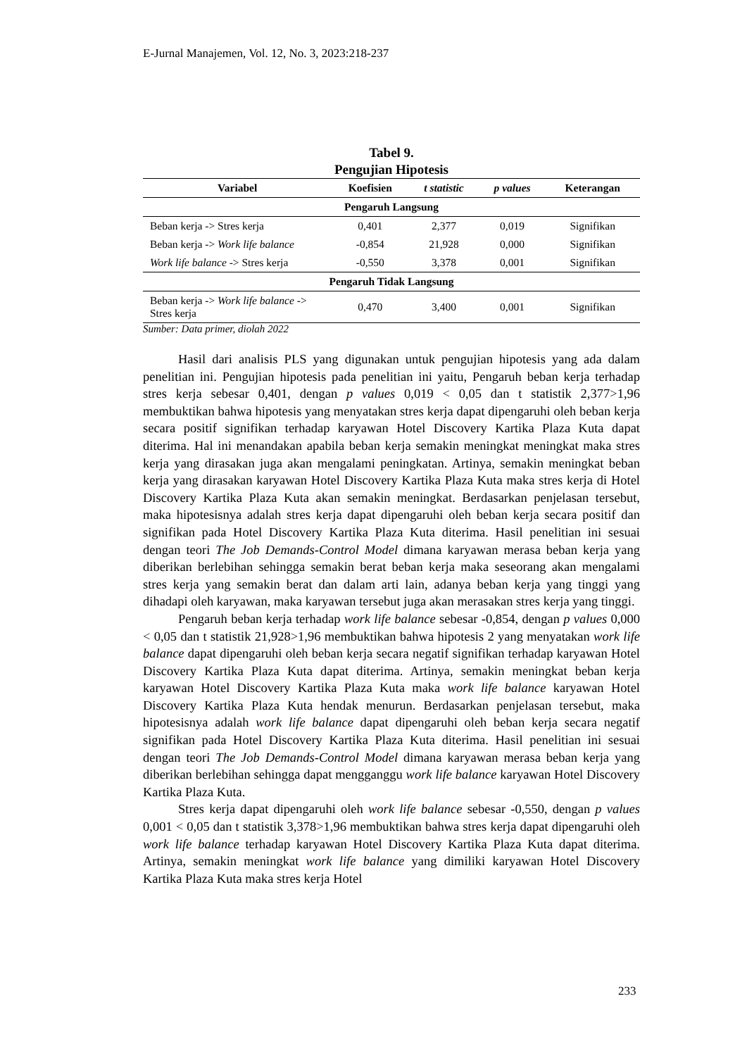E-Jurnal Manajemen, Vol. 12, No. 3, 2023:218-237
Tabel 9.
Pengujian Hipotesis
| Variabel | Koefisien | t statistic | p values | Keterangan |
| --- | --- | --- | --- | --- |
| Pengaruh Langsung | | | | |
| Beban kerja -> Stres kerja | 0,401 | 2,377 | 0,019 | Signifikan |
| Beban kerja -> Work life balance | -0,854 | 21,928 | 0,000 | Signifikan |
| Work life balance -> Stres kerja | -0,550 | 3,378 | 0,001 | Signifikan |
| Pengaruh Tidak Langsung | | | | |
| Beban kerja -> Work life balance -> Stres kerja | 0,470 | 3,400 | 0,001 | Signifikan |
Sumber: Data primer, diolah 2022
Hasil dari analisis PLS yang digunakan untuk pengujian hipotesis yang ada dalam penelitian ini. Pengujian hipotesis pada penelitian ini yaitu, Pengaruh beban kerja terhadap stres kerja sebesar 0,401, dengan p values 0,019 < 0,05 dan t statistik 2,377>1,96 membuktikan bahwa hipotesis yang menyatakan stres kerja dapat dipengaruhi oleh beban kerja secara positif signifikan terhadap karyawan Hotel Discovery Kartika Plaza Kuta dapat diterima. Hal ini menandakan apabila beban kerja semakin meningkat meningkat maka stres kerja yang dirasakan juga akan mengalami peningkatan. Artinya, semakin meningkat beban kerja yang dirasakan karyawan Hotel Discovery Kartika Plaza Kuta maka stres kerja di Hotel Discovery Kartika Plaza Kuta akan semakin meningkat. Berdasarkan penjelasan tersebut, maka hipotesisnya adalah stres kerja dapat dipengaruhi oleh beban kerja secara positif dan signifikan pada Hotel Discovery Kartika Plaza Kuta diterima. Hasil penelitian ini sesuai dengan teori The Job Demands-Control Model dimana karyawan merasa beban kerja yang diberikan berlebihan sehingga semakin berat beban kerja maka seseorang akan mengalami stres kerja yang semakin berat dan dalam arti lain, adanya beban kerja yang tinggi yang dihadapi oleh karyawan, maka karyawan tersebut juga akan merasakan stres kerja yang tinggi.
Pengaruh beban kerja terhadap work life balance sebesar -0,854, dengan p values 0,000 < 0,05 dan t statistik 21,928>1,96 membuktikan bahwa hipotesis 2 yang menyatakan work life balance dapat dipengaruhi oleh beban kerja secara negatif signifikan terhadap karyawan Hotel Discovery Kartika Plaza Kuta dapat diterima. Artinya, semakin meningkat beban kerja karyawan Hotel Discovery Kartika Plaza Kuta maka work life balance karyawan Hotel Discovery Kartika Plaza Kuta hendak menurun. Berdasarkan penjelasan tersebut, maka hipotesisnya adalah work life balance dapat dipengaruhi oleh beban kerja secara negatif signifikan pada Hotel Discovery Kartika Plaza Kuta diterima. Hasil penelitian ini sesuai dengan teori The Job Demands-Control Model dimana karyawan merasa beban kerja yang diberikan berlebihan sehingga dapat mengganggu work life balance karyawan Hotel Discovery Kartika Plaza Kuta.
Stres kerja dapat dipengaruhi oleh work life balance sebesar -0,550, dengan p values 0,001 < 0,05 dan t statistik 3,378>1,96 membuktikan bahwa stres kerja dapat dipengaruhi oleh work life balance terhadap karyawan Hotel Discovery Kartika Plaza Kuta dapat diterima. Artinya, semakin meningkat work life balance yang dimiliki karyawan Hotel Discovery Kartika Plaza Kuta maka stres kerja Hotel
233